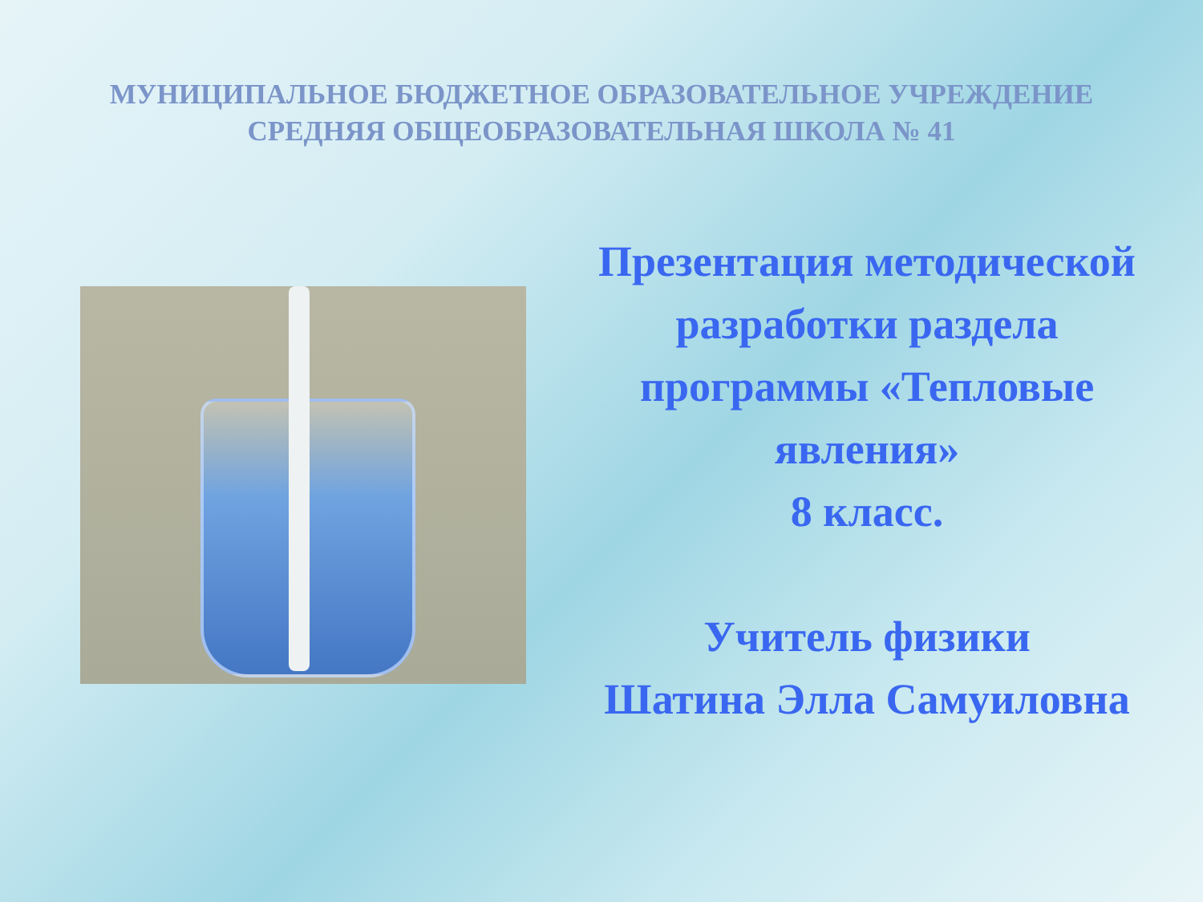МУНИЦИПАЛЬНОЕ БЮДЖЕТНОЕ ОБРАЗОВАТЕЛЬНОЕ УЧРЕЖДЕНИЕ
СРЕДНЯЯ ОБЩЕОБРАЗОВАТЕЛЬНАЯ ШКОЛА № 41
Презентация методической разработки раздела программы «Тепловые явления»
8 класс.
Учитель физики
Шатина Элла Самуиловна